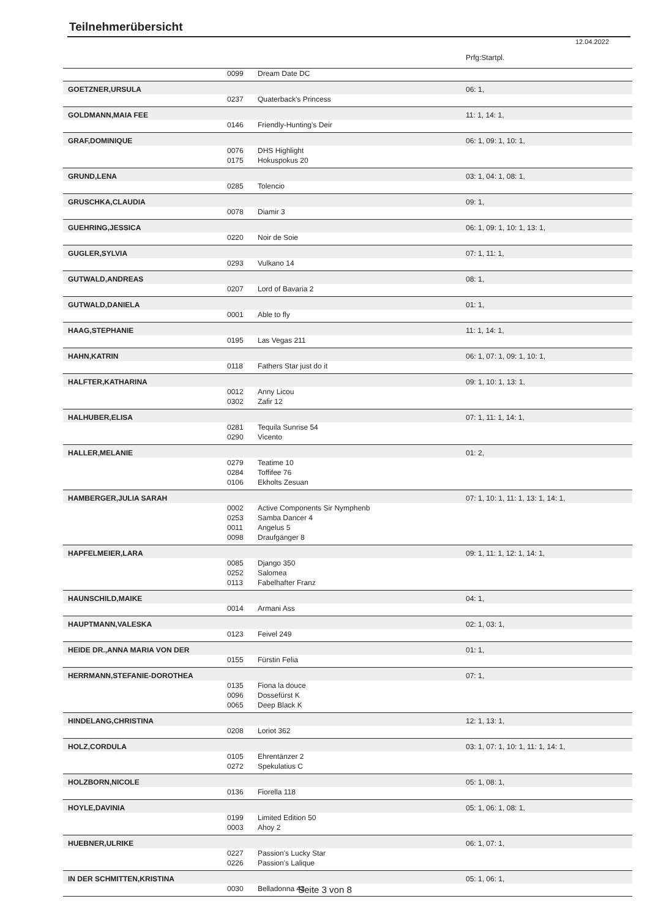Teilnehmerübersicht
12.04.2022
| | | | Prfg:Startpl. |
| | 0099 | Dream Date DC | |
| GOETZNER,URSULA | | | 06: 1, |
| | 0237 | Quaterback's Princess | |
| GOLDMANN,MAIA FEE | | | 11: 1, 14: 1, |
| | 0146 | Friendly-Hunting's Deir | |
| GRAF,DOMINIQUE | | | 06: 1, 09: 1, 10: 1, |
| | 0076 | DHS Highlight | |
| | 0175 | Hokuspokus 20 | |
| GRUND,LENA | | | 03: 1, 04: 1, 08: 1, |
| | 0285 | Tolencio | |
| GRUSCHKA,CLAUDIA | | | 09: 1, |
| | 0078 | Diamir 3 | |
| GUEHRING,JESSICA | | | 06: 1, 09: 1, 10: 1, 13: 1, |
| | 0220 | Noir de Soie | |
| GUGLER,SYLVIA | | | 07: 1, 11: 1, |
| | 0293 | Vulkano 14 | |
| GUTWALD,ANDREAS | | | 08: 1, |
| | 0207 | Lord of Bavaria 2 | |
| GUTWALD,DANIELA | | | 01: 1, |
| | 0001 | Able to fly | |
| HAAG,STEPHANIE | | | 11: 1, 14: 1, |
| | 0195 | Las Vegas 211 | |
| HAHN,KATRIN | | | 06: 1, 07: 1, 09: 1, 10: 1, |
| | 0118 | Fathers Star just do it | |
| HALFTER,KATHARINA | | | 09: 1, 10: 1, 13: 1, |
| | 0012 | Anny Licou | |
| | 0302 | Zafir 12 | |
| HALHUBER,ELISA | | | 07: 1, 11: 1, 14: 1, |
| | 0281 | Tequila Sunrise 54 | |
| | 0290 | Vicento | |
| HALLER,MELANIE | | | 01: 2, |
| | 0279 | Teatime 10 | |
| | 0284 | Toffifee 76 | |
| | 0106 | Ekholts Zesuan | |
| HAMBERGER,JULIA SARAH | | | 07: 1, 10: 1, 11: 1, 13: 1, 14: 1, |
| | 0002 | Active Components Sir Nymphenb | |
| | 0253 | Samba Dancer 4 | |
| | 0011 | Angelus 5 | |
| | 0098 | Draufgänger 8 | |
| HAPFELMEIER,LARA | | | 09: 1, 11: 1, 12: 1, 14: 1, |
| | 0085 | Django 350 | |
| | 0252 | Salomea | |
| | 0113 | Fabelhafter Franz | |
| HAUNSCHILD,MAIKE | | | 04: 1, |
| | 0014 | Armani Ass | |
| HAUPTMANN,VALESKA | | | 02: 1, 03: 1, |
| | 0123 | Feivel 249 | |
| HEIDE DR.,ANNA MARIA VON DER | | | 01: 1, |
| | 0155 | Fürstin Felia | |
| HERRMANN,STEFANIE-DOROTHEA | | | 07: 1, |
| | 0135 | Fiona la douce | |
| | 0096 | Dossefürst K | |
| | 0065 | Deep Black K | |
| HINDELANG,CHRISTINA | | | 12: 1, 13: 1, |
| | 0208 | Loriot 362 | |
| HOLZ,CORDULA | | | 03: 1, 07: 1, 10: 1, 11: 1, 14: 1, |
| | 0105 | Ehrentänzer 2 | |
| | 0272 | Spekulatius C | |
| HOLZBORN,NICOLE | | | 05: 1, 08: 1, |
| | 0136 | Fiorella 118 | |
| HOYLE,DAVINIA | | | 05: 1, 06: 1, 08: 1, |
| | 0199 | Limited Edition 50 | |
| | 0003 | Ahoy 2 | |
| HUEBNER,ULRIKE | | | 06: 1, 07: 1, |
| | 0227 | Passion's Lucky Star | |
| | 0226 | Passion's Lalique | |
| IN DER SCHMITTEN,KRISTINA | | | 05: 1, 06: 1, |
| | 0030 | Belladonna 43 | |
Seite 3 von 8